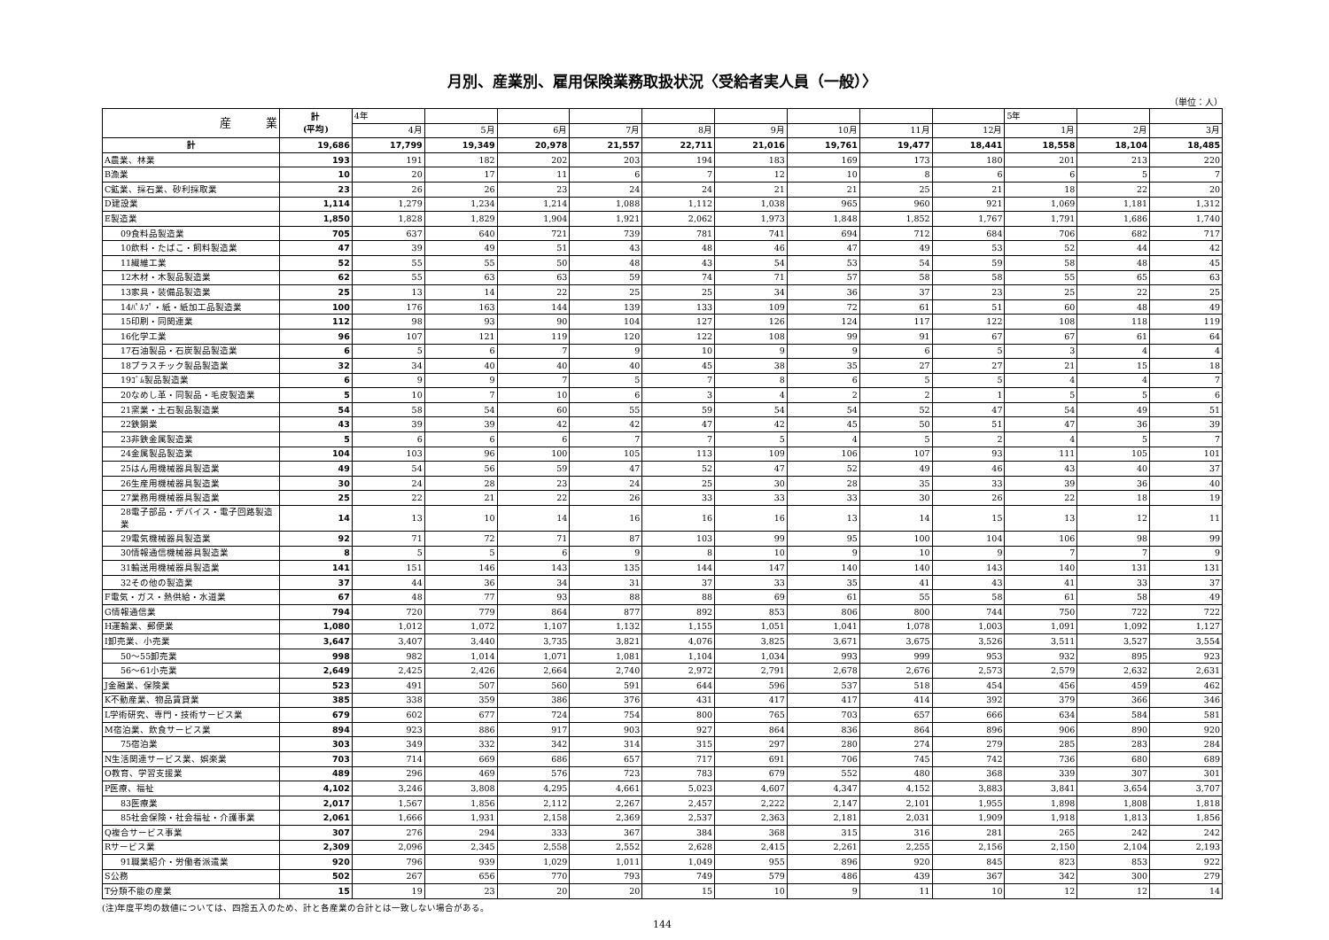月別、産業別、雇用保険業務取扱状況〈受給者実人員（一般）〉
（単位：人）
| 産 業 | 計 (平均) | 4年 | | | | | | | | | 5年 | | |
| --- | --- | --- | --- | --- | --- | --- | --- | --- | --- | --- | --- | --- | --- |
| | | 4月 | 5月 | 6月 | 7月 | 8月 | 9月 | 10月 | 11月 | 12月 | 1月 | 2月 | 3月 |
| 計 | 19,686 | 17,799 | 19,349 | 20,978 | 21,557 | 22,711 | 21,016 | 19,761 | 19,477 | 18,441 | 18,558 | 18,104 | 18,485 |
| A農業、林業 | 193 | 191 | 182 | 202 | 203 | 194 | 183 | 169 | 173 | 180 | 201 | 213 | 220 |
| B漁業 | 10 | 20 | 17 | 11 | 6 | 7 | 12 | 10 | 8 | 6 | 6 | 5 | 7 |
| C鉱業、採石業、砂利採取業 | 23 | 26 | 26 | 23 | 24 | 24 | 21 | 21 | 25 | 21 | 18 | 22 | 20 |
| D建設業 | 1,114 | 1,279 | 1,234 | 1,214 | 1,088 | 1,112 | 1,038 | 965 | 960 | 921 | 1,069 | 1,181 | 1,312 |
| E製造業 | 1,850 | 1,828 | 1,829 | 1,904 | 1,921 | 2,062 | 1,973 | 1,848 | 1,852 | 1,767 | 1,791 | 1,686 | 1,740 |
| 09食料品製造業 | 705 | 637 | 640 | 721 | 739 | 781 | 741 | 694 | 712 | 684 | 706 | 682 | 717 |
| 10飲料・たばこ・飼料製造業 | 47 | 39 | 49 | 51 | 43 | 48 | 46 | 47 | 49 | 53 | 52 | 44 | 42 |
| 11繊維工業 | 52 | 55 | 55 | 50 | 48 | 43 | 54 | 53 | 54 | 59 | 58 | 48 | 45 |
| 12木材・木製品製造業 | 62 | 55 | 63 | 63 | 59 | 74 | 71 | 57 | 58 | 58 | 55 | 65 | 63 |
| 13家具・装備品製造業 | 25 | 13 | 14 | 22 | 25 | 25 | 34 | 36 | 37 | 23 | 25 | 22 | 25 |
| 14ﾊﾟﾙﾌﾟ・紙・紙加工品製造業 | 100 | 176 | 163 | 144 | 139 | 133 | 109 | 72 | 61 | 51 | 60 | 48 | 49 |
| 15印刷・同関連業 | 112 | 98 | 93 | 90 | 104 | 127 | 126 | 124 | 117 | 122 | 108 | 118 | 119 |
| 16化学工業 | 96 | 107 | 121 | 119 | 120 | 122 | 108 | 99 | 91 | 67 | 67 | 61 | 64 |
| 17石油製品・石炭製品製造業 | 6 | 5 | 6 | 7 | 9 | 10 | 9 | 9 | 6 | 5 | 3 | 4 | 4 |
| 18プラスチック製品製造業 | 32 | 34 | 40 | 40 | 40 | 45 | 38 | 35 | 27 | 27 | 21 | 15 | 18 |
| 19ｺﾞﾑ製品製造業 | 6 | 9 | 9 | 7 | 5 | 7 | 8 | 6 | 5 | 5 | 4 | 4 | 7 |
| 20なめし革・同製品・毛皮製造業 | 5 | 10 | 7 | 10 | 6 | 3 | 4 | 2 | 2 | 1 | 5 | 5 | 6 |
| 21窯業・土石製品製造業 | 54 | 58 | 54 | 60 | 55 | 59 | 54 | 54 | 52 | 47 | 54 | 49 | 51 |
| 22鉄鋼業 | 43 | 39 | 39 | 42 | 42 | 47 | 42 | 45 | 50 | 51 | 47 | 36 | 39 |
| 23非鉄金属製造業 | 5 | 6 | 6 | 6 | 7 | 7 | 5 | 4 | 5 | 2 | 4 | 5 | 7 |
| 24金属製品製造業 | 104 | 103 | 96 | 100 | 105 | 113 | 109 | 106 | 107 | 93 | 111 | 105 | 101 |
| 25はん用機械器具製造業 | 49 | 54 | 56 | 59 | 47 | 52 | 47 | 52 | 49 | 46 | 43 | 40 | 37 |
| 26生産用機械器具製造業 | 30 | 24 | 28 | 23 | 24 | 25 | 30 | 28 | 35 | 33 | 39 | 36 | 40 |
| 27業務用機械器具製造業 | 25 | 22 | 21 | 22 | 26 | 33 | 33 | 33 | 30 | 26 | 22 | 18 | 19 |
| 28電子部品・デバイス・電子回路製造業 | 14 | 13 | 10 | 14 | 16 | 16 | 16 | 13 | 14 | 15 | 13 | 12 | 11 |
| 29電気機械器具製造業 | 92 | 71 | 72 | 71 | 87 | 103 | 99 | 95 | 100 | 104 | 106 | 98 | 99 |
| 30情報通信機械器具製造業 | 8 | 5 | 5 | 6 | 9 | 8 | 10 | 9 | 10 | 9 | 7 | 7 | 9 |
| 31輸送用機械器具製造業 | 141 | 151 | 146 | 143 | 135 | 144 | 147 | 140 | 140 | 143 | 140 | 131 | 131 |
| 32その他の製造業 | 37 | 44 | 36 | 34 | 31 | 37 | 33 | 35 | 41 | 43 | 41 | 33 | 37 |
| F電気・ガス・熱供給・水道業 | 67 | 48 | 77 | 93 | 88 | 88 | 69 | 61 | 55 | 58 | 61 | 58 | 49 |
| G情報通信業 | 794 | 720 | 779 | 864 | 877 | 892 | 853 | 806 | 800 | 744 | 750 | 722 | 722 |
| H運輸業、郵便業 | 1,080 | 1,012 | 1,072 | 1,107 | 1,132 | 1,155 | 1,051 | 1,041 | 1,078 | 1,003 | 1,091 | 1,092 | 1,127 |
| I卸売業、小売業 | 3,647 | 3,407 | 3,440 | 3,735 | 3,821 | 4,076 | 3,825 | 3,671 | 3,675 | 3,526 | 3,511 | 3,527 | 3,554 |
| 50～55卸売業 | 998 | 982 | 1,014 | 1,071 | 1,081 | 1,104 | 1,034 | 993 | 999 | 953 | 932 | 895 | 923 |
| 56～61小売業 | 2,649 | 2,425 | 2,426 | 2,664 | 2,740 | 2,972 | 2,791 | 2,678 | 2,676 | 2,573 | 2,579 | 2,632 | 2,631 |
| J金融業、保険業 | 523 | 491 | 507 | 560 | 591 | 644 | 596 | 537 | 518 | 454 | 456 | 459 | 462 |
| K不動産業、物品賃貸業 | 385 | 338 | 359 | 386 | 376 | 431 | 417 | 417 | 414 | 392 | 379 | 366 | 346 |
| L学術研究、専門・技術サービス業 | 679 | 602 | 677 | 724 | 754 | 800 | 765 | 703 | 657 | 666 | 634 | 584 | 581 |
| M宿泊業、飲食サービス業 | 894 | 923 | 886 | 917 | 903 | 927 | 864 | 836 | 864 | 896 | 906 | 890 | 920 |
| 75宿泊業 | 303 | 349 | 332 | 342 | 314 | 315 | 297 | 280 | 274 | 279 | 285 | 283 | 284 |
| N生活関連サービス業、娯楽業 | 703 | 714 | 669 | 686 | 657 | 717 | 691 | 706 | 745 | 742 | 736 | 680 | 689 |
| O教育、学習支援業 | 489 | 296 | 469 | 576 | 723 | 783 | 679 | 552 | 480 | 368 | 339 | 307 | 301 |
| P医療、福祉 | 4,102 | 3,246 | 3,808 | 4,295 | 4,661 | 5,023 | 4,607 | 4,347 | 4,152 | 3,883 | 3,841 | 3,654 | 3,707 |
| 83医療業 | 2,017 | 1,567 | 1,856 | 2,112 | 2,267 | 2,457 | 2,222 | 2,147 | 2,101 | 1,955 | 1,898 | 1,808 | 1,818 |
| 85社会保険・社会福祉・介護事業 | 2,061 | 1,666 | 1,931 | 2,158 | 2,369 | 2,537 | 2,363 | 2,181 | 2,031 | 1,909 | 1,918 | 1,813 | 1,856 |
| Q複合サービス事業 | 307 | 276 | 294 | 333 | 367 | 384 | 368 | 315 | 316 | 281 | 265 | 242 | 242 |
| Rサービス業 | 2,309 | 2,096 | 2,345 | 2,558 | 2,552 | 2,628 | 2,415 | 2,261 | 2,255 | 2,156 | 2,150 | 2,104 | 2,193 |
| 91職業紹介・労働者派遣業 | 920 | 796 | 939 | 1,029 | 1,011 | 1,049 | 955 | 896 | 920 | 845 | 823 | 853 | 922 |
| S公務 | 502 | 267 | 656 | 770 | 793 | 749 | 579 | 486 | 439 | 367 | 342 | 300 | 279 |
| T分類不能の産業 | 15 | 19 | 23 | 20 | 20 | 15 | 10 | 9 | 11 | 10 | 12 | 12 | 14 |
(注)年度平均の数値については、四捨五入のため、計と各産業の合計とは一致しない場合がある。
144